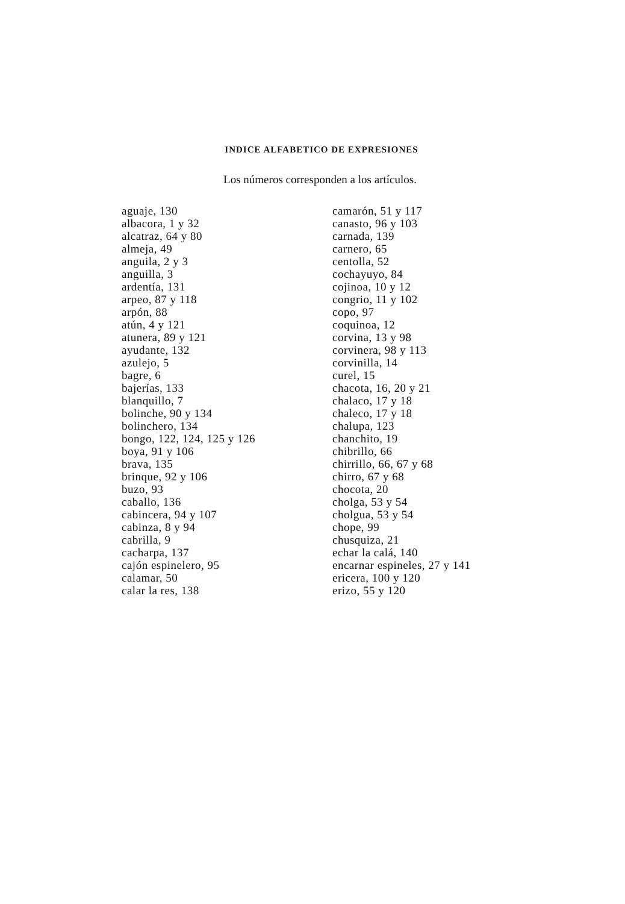INDICE ALFABETICO DE EXPRESIONES
Los números corresponden a los artículos.
aguaje, 130
albacora, 1 y 32
alcatraz, 64 y 80
almeja, 49
anguila, 2 y 3
anguilla, 3
ardentía, 131
arpeo, 87 y 118
arpón, 88
atún, 4 y 121
atunera, 89 y 121
ayudante, 132
azulejo, 5
bagre, 6
bajerías, 133
blanquillo, 7
bolinche, 90 y 134
bolinchero, 134
bongo, 122, 124, 125 y 126
boya, 91 y 106
brava, 135
brinque, 92 y 106
buzo, 93
caballo, 136
cabincera, 94 y 107
cabinza, 8 y 94
cabrilla, 9
cacharpa, 137
cajón espinelero, 95
calamar, 50
calar la res, 138
camarón, 51 y 117
canasto, 96 y 103
carnada, 139
carnero, 65
centolla, 52
cochayuyo, 84
cojinoa, 10 y 12
congrio, 11 y 102
copo, 97
coquinoa, 12
corvina, 13 y 98
corvinera, 98 y 113
corvinilla, 14
curel, 15
chacota, 16, 20 y 21
chalaco, 17 y 18
chaleco, 17 y 18
chalupa, 123
chanchito, 19
chibrillo, 66
chirrillo, 66, 67 y 68
chirro, 67 y 68
chocota, 20
cholga, 53 y 54
cholgua, 53 y 54
chope, 99
chusquiza, 21
echar la calá, 140
encarnar espineles, 27 y 141
ericera, 100 y 120
erizo, 55 y 120